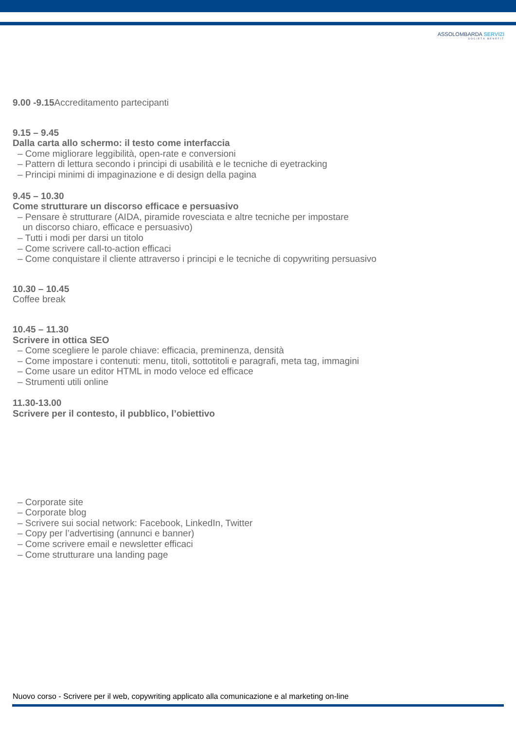ASSOLOMBARDA SERVIZI
SOCIETÀ BENEFIT
9.00 -9.15 Accreditamento partecipanti
9.15 – 9.45
Dalla carta allo schermo: il testo come interfaccia
– Come migliorare leggibilità, open-rate e conversioni
– Pattern di lettura secondo i principi di usabilità e le tecniche di eyetracking
– Principi minimi di impaginazione e di design della pagina
9.45 – 10.30
Come strutturare un discorso efficace e persuasivo
– Pensare è strutturare (AIDA, piramide rovesciata e altre tecniche per impostare
un discorso chiaro, efficace e persuasivo)
– Tutti i modi per darsi un titolo
– Come scrivere call-to-action efficaci
– Come conquistare il cliente attraverso i principi e le tecniche di copywriting persuasivo
10.30 – 10.45
Coffee break
10.45 – 11.30
Scrivere in ottica SEO
– Come scegliere le parole chiave: efficacia, preminenza, densità
– Come impostare i contenuti: menu, titoli, sottotitoli e paragrafi, meta tag, immagini
– Come usare un editor HTML in modo veloce ed efficace
– Strumenti utili online
11.30-13.00
Scrivere per il contesto, il pubblico, l’obiettivo
– Corporate site
– Corporate blog
– Scrivere sui social network: Facebook, LinkedIn, Twitter
– Copy per l’advertising (annunci e banner)
– Come scrivere email e newsletter efficaci
– Come strutturare una landing page
Nuovo corso - Scrivere per il web, copywriting applicato alla comunicazione e al marketing on-line